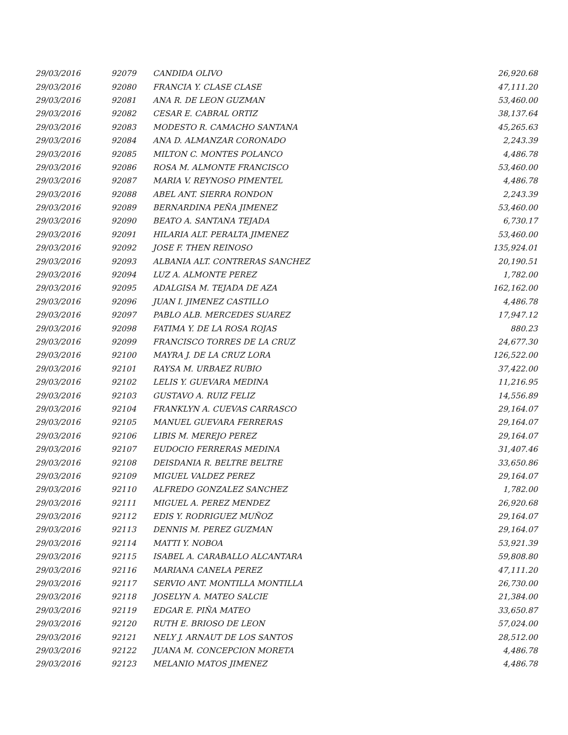| 29/03/2016 | 92079 | CANDIDA OLIVO | 26,920.68 |
| 29/03/2016 | 92080 | FRANCIA Y. CLASE CLASE | 47,111.20 |
| 29/03/2016 | 92081 | ANA R. DE LEON GUZMAN | 53,460.00 |
| 29/03/2016 | 92082 | CESAR E. CABRAL ORTIZ | 38,137.64 |
| 29/03/2016 | 92083 | MODESTO R. CAMACHO SANTANA | 45,265.63 |
| 29/03/2016 | 92084 | ANA D. ALMANZAR CORONADO | 2,243.39 |
| 29/03/2016 | 92085 | MILTON C. MONTES POLANCO | 4,486.78 |
| 29/03/2016 | 92086 | ROSA M. ALMONTE FRANCISCO | 53,460.00 |
| 29/03/2016 | 92087 | MARIA V. REYNOSO PIMENTEL | 4,486.78 |
| 29/03/2016 | 92088 | ABEL ANT. SIERRA RONDON | 2,243.39 |
| 29/03/2016 | 92089 | BERNARDINA PEÑA JIMENEZ | 53,460.00 |
| 29/03/2016 | 92090 | BEATO A. SANTANA TEJADA | 6,730.17 |
| 29/03/2016 | 92091 | HILARIA ALT. PERALTA JIMENEZ | 53,460.00 |
| 29/03/2016 | 92092 | JOSE F. THEN REINOSO | 135,924.01 |
| 29/03/2016 | 92093 | ALBANIA ALT. CONTRERAS SANCHEZ | 20,190.51 |
| 29/03/2016 | 92094 | LUZ A. ALMONTE PEREZ | 1,782.00 |
| 29/03/2016 | 92095 | ADALGISA M. TEJADA DE AZA | 162,162.00 |
| 29/03/2016 | 92096 | JUAN I. JIMENEZ CASTILLO | 4,486.78 |
| 29/03/2016 | 92097 | PABLO ALB. MERCEDES SUAREZ | 17,947.12 |
| 29/03/2016 | 92098 | FATIMA Y. DE LA ROSA ROJAS | 880.23 |
| 29/03/2016 | 92099 | FRANCISCO TORRES DE LA CRUZ | 24,677.30 |
| 29/03/2016 | 92100 | MAYRA J. DE LA CRUZ LORA | 126,522.00 |
| 29/03/2016 | 92101 | RAYSA M. URBAEZ RUBIO | 37,422.00 |
| 29/03/2016 | 92102 | LELIS Y. GUEVARA MEDINA | 11,216.95 |
| 29/03/2016 | 92103 | GUSTAVO A. RUIZ FELIZ | 14,556.89 |
| 29/03/2016 | 92104 | FRANKLYN A. CUEVAS CARRASCO | 29,164.07 |
| 29/03/2016 | 92105 | MANUEL GUEVARA FERRERAS | 29,164.07 |
| 29/03/2016 | 92106 | LIBIS M. MEREJO PEREZ | 29,164.07 |
| 29/03/2016 | 92107 | EUDOCIO FERRERAS MEDINA | 31,407.46 |
| 29/03/2016 | 92108 | DEISDANIA R. BELTRE BELTRE | 33,650.86 |
| 29/03/2016 | 92109 | MIGUEL VALDEZ PEREZ | 29,164.07 |
| 29/03/2016 | 92110 | ALFREDO GONZALEZ SANCHEZ | 1,782.00 |
| 29/03/2016 | 92111 | MIGUEL A. PEREZ MENDEZ | 26,920.68 |
| 29/03/2016 | 92112 | EDIS Y. RODRIGUEZ MUÑOZ | 29,164.07 |
| 29/03/2016 | 92113 | DENNIS M. PEREZ GUZMAN | 29,164.07 |
| 29/03/2016 | 92114 | MATTI Y. NOBOA | 53,921.39 |
| 29/03/2016 | 92115 | ISABEL A. CARABALLO ALCANTARA | 59,808.80 |
| 29/03/2016 | 92116 | MARIANA CANELA PEREZ | 47,111.20 |
| 29/03/2016 | 92117 | SERVIO ANT. MONTILLA MONTILLA | 26,730.00 |
| 29/03/2016 | 92118 | JOSELYN A. MATEO SALCIE | 21,384.00 |
| 29/03/2016 | 92119 | EDGAR E. PIÑA MATEO | 33,650.87 |
| 29/03/2016 | 92120 | RUTH E. BRIOSO DE LEON | 57,024.00 |
| 29/03/2016 | 92121 | NELY J. ARNAUT DE LOS SANTOS | 28,512.00 |
| 29/03/2016 | 92122 | JUANA M. CONCEPCION MORETA | 4,486.78 |
| 29/03/2016 | 92123 | MELANIO MATOS JIMENEZ | 4,486.78 |